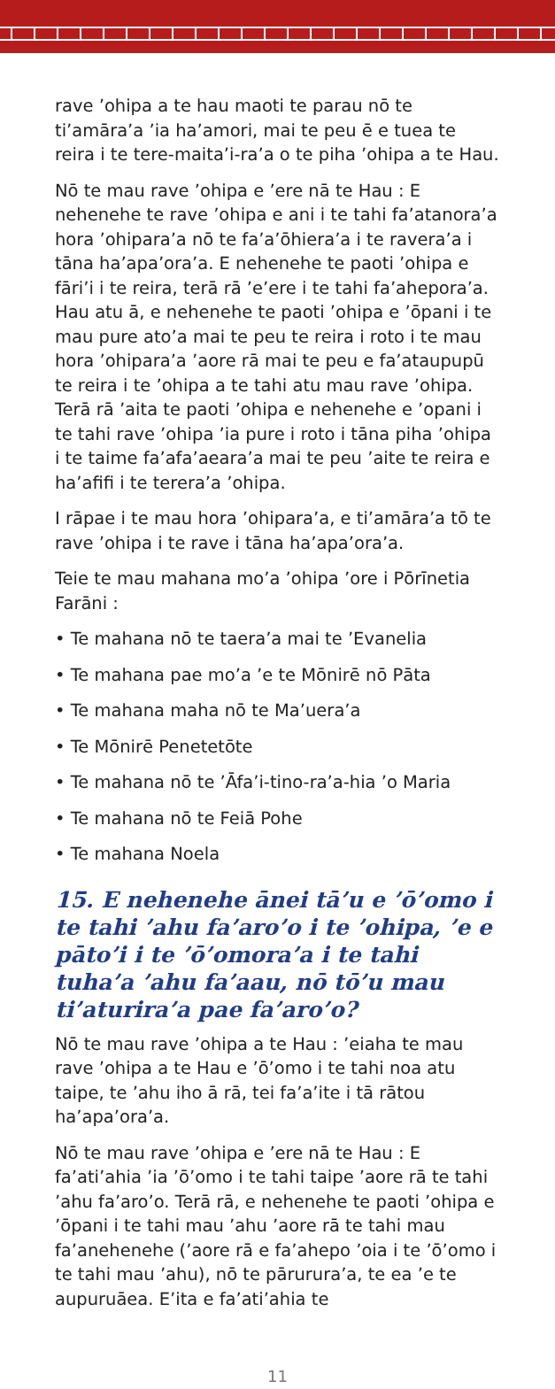rave ’ohipa a te hau maoti te parau nō te ti’amāra’a ’ia ha’amori, mai te peu ē e tuea te reira i te tere-maita’i-ra’a o te piha ’ohipa a te Hau.
Nō te mau rave ’ohipa e ’ere nā te Hau : E nehenehe te rave ’ohipa e ani i te tahi fa’atanora’a hora ’ohipara’a nō te fa’a’ōhiera’a i te ravera’a i tāna ha’apa’ora’a. E nehenehe te paoti ’ohipa e fāri’i i te reira, terā rā ’e’ere i te tahi fa’ahepora’a. Hau atu ā, e nehenehe te paoti ’ohipa e ’ōpani i te mau pure ato’a mai te peu te reira i roto i te mau hora ’ohipara’a ’aore rā mai te peu e fa’ataupupū te reira i te ’ohipa a te tahi atu mau rave ’ohipa. Terā rā ’aita te paoti ’ohipa e nehenehe e ’opani i te tahi rave ’ohipa ’ia pure i roto i tāna piha ’ohipa i te taime fa’afa’aeara’a mai te peu ’aite te reira e ha’afifi i te terera’a ’ohipa.
I rāpae i te mau hora ’ohipara’a, e ti’amāra’a tō te rave ’ohipa i te rave i tāna ha’apa’ora’a.
Teie te mau mahana mo’a ’ohipa ’ore i Pōrīnetia Farāni :
• Te mahana nō te taera’a mai te ’Evanelia
• Te mahana pae mo’a ’e te Mōnirē nō Pāta
• Te mahana maha nō te Ma’uera’a
• Te Mōnirē Penetetōte
• Te mahana nō te ’Āfa’i-tino-ra’a-hia ’o Maria
• Te mahana nō te Feiā Pohe
• Te mahana Noela
15. E nehenehe ānei tā’u e ’ō’omo i te tahi ’ahu fa’aro’o i te ’ohipa, ’e e pāto’i i te ’ō’omora’a i te tahi tuha’a ’ahu fa’aau, nō tō’u mau ti’aturira’a pae fa’aro’o?
Nō te mau rave ’ohipa a te Hau : ’eiaha te mau rave ’ohipa a te Hau e ’ō’omo i te tahi noa atu taipe, te ’ahu iho ā rā, tei fa’a’ite i tā rātou ha’apa’ora’a.
Nō te mau rave ’ohipa e ’ere nā te Hau : E fa’ati’ahia ’ia ’ō’omo i te tahi taipe ’aore rā te tahi ’ahu fa’aro’o. Terā rā, e nehenehe te paoti ’ohipa e ’ōpani i te tahi mau ’ahu ’aore rā te tahi mau fa’anehenehe (’aore rā e fa’ahepo ’oia i te ’ō’omo i te tahi mau ’ahu), nō te pārurura’a, te ea ’e te aupuruāea. E’ita e fa’ati’ahia te
11